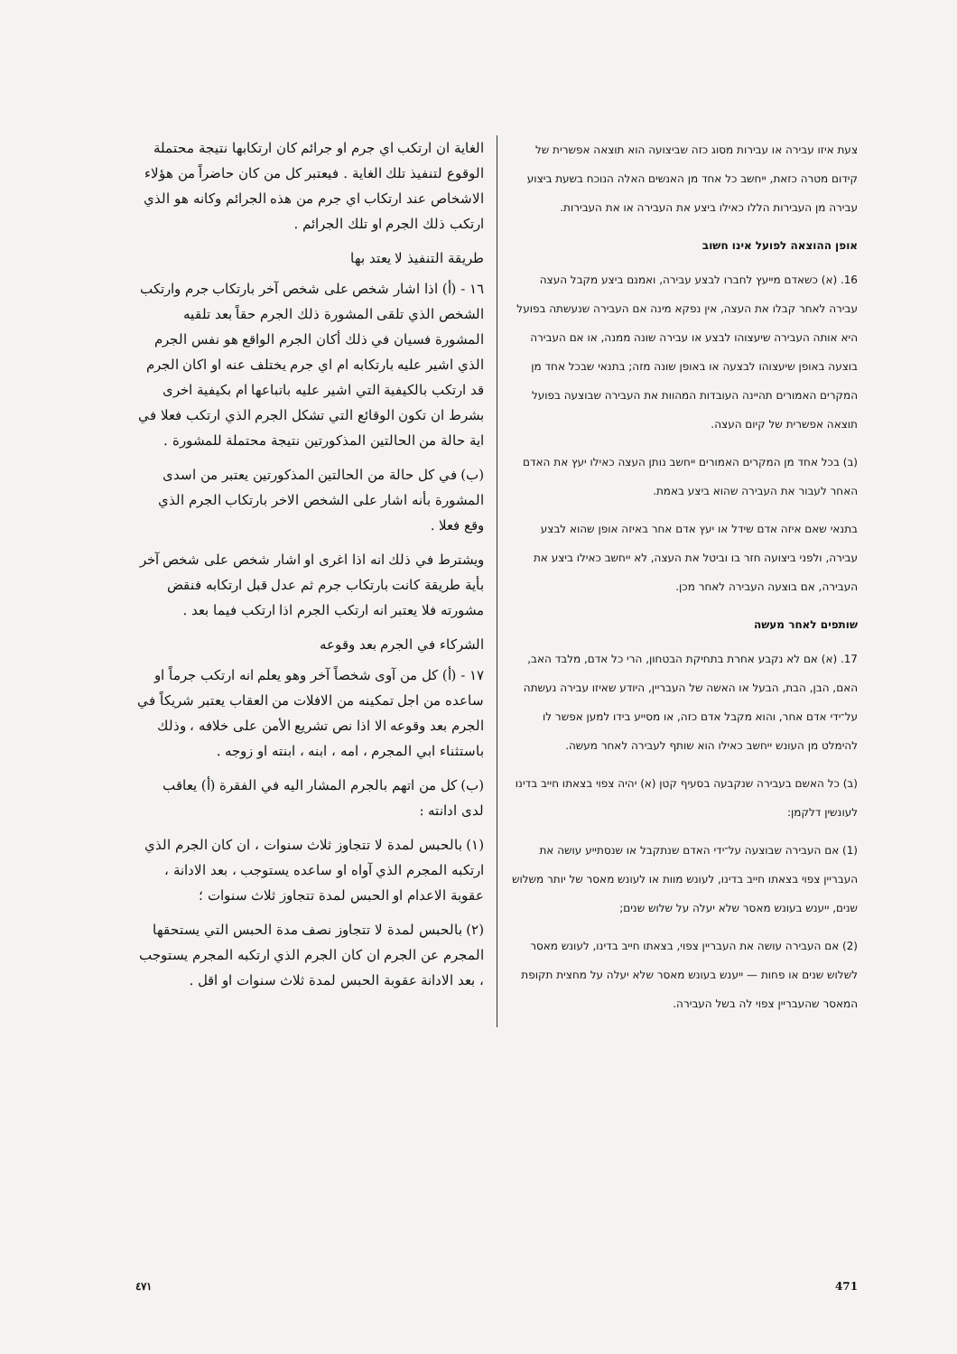צעת איזו עבירה או עבירות מסוג כזה שביצועה הוא תוצאה אפשרית של קידום מטרה כזאת, ייחשב כל אחד מן האנשים האלה הנוכח בשעת ביצוע עבירה מן העבירות הללו כאילו ביצע את העבירה או את העבירות.
אופן ההוצאה לפועל אינו חשוב
16. (א) כשאדם מייעץ לחברו לבצע עבירה, ואמנם ביצע מקבל העצה עבירה לאחר קבלו את העצה, אין נפקא מינה אם העבירה שנעשתה בפועל היא אותה העבירה שיעצוהו לבצע או עבירה שונה ממנה, או אם העבירה בוצעה באופן שיעצוהו לבצעה או באופן שונה מזה; בתנאי שבכל אחד מן המקרים האמורים תהיינה העובדות המהוות את העבירה שבוצעה בפועל תוצאה אפשרית של קיום העצה.
(ב) בכל אחד מן המקרים האמורים ייחשב נותן העצה כאילו יעץ את האדם האחר לעבור את העבירה שהוא ביצע באמת.
בתנאי שאם איזה אדם שידל או יעץ אדם אחר באיזה אופן שהוא לבצע עבירה, ולפני ביצועה חזר בו וביטל את העצה, לא ייחשב כאילו ביצע את העבירה, אם בוצעה העבירה לאחר מכן.
שותפים לאחר מעשה
17. (א) אם לא נקבע אחרת בתחיקת הבטחון, הרי כל אדם, מלבד האב, האם, הבן, הבת, הבעל או האשה של העבריין, היודע שאיזו עבירה נעשתה על־ידי אדם אחר, והוא מקבל אדם כזה, או מסייע בידו למען אפשר לו להימלט מן העונש ייחשב כאילו הוא שותף לעבירה לאחר מעשה.
(ב) כל האשם בעבירה שנקבעה בסעיף קטן (א) יהיה צפוי בצאתו חייב בדינו לעונשין דלקמן:
(1) אם העבירה שבוצעה על־ידי האדם שנתקבל או שנסתייע עושה את העבריין צפוי בצאתו חייב בדינו, לעונש מוות או לעונש מאסר של יותר משלוש שנים, ייענש בעונש מאסר שלא יעלה על שלוש שנים;
(2) אם העבירה עושה את העבריין צפוי, בצאתו חייב בדינו, לעונש מאסר לשלוש שנים או פחות — ייענש בעונש מאסר שלא יעלה על מחצית תקופת המאסר שהעבריין צפוי לה בשל העבירה.
الغاية ان ارتكب اي جرم او جرائم كان ارتكابها نتيجة محتملة الوقوع لتنفيذ تلك الغاية . فيعتبر كل من كان حاضراً من هؤلاء الاشخاص عند ارتكاب اي جرم من هذه الجرائم وكانه هو الذي ارتكب ذلك الجرم او تلك الجرائم .
طريقة التنفيذ لا يعتد بها
١٦ - (أ) اذا اشار شخص على شخص آخر بارتكاب جرم وارتكب الشخص الذي تلقى المشورة ذلك الجرم حقاً بعد تلقيه المشورة فسيان في ذلك أكان الجرم الواقع هو نفس الجرم الذي اشير عليه بارتكابه ام اي جرم يختلف عنه او اكان الجرم قد ارتكب بالكيفية التي اشير عليه باتباعها ام بكيفية اخرى بشرط ان تكون الوقائع التي تشكل الجرم الذي ارتكب فعلا في اية حالة من الحالتين المذكورتين نتيجة محتملة للمشورة .
(ب) في كل حالة من الحالتين المذكورتين يعتبر من اسدى المشورة بأنه اشار على الشخص الاخر بارتكاب الجرم الذي وقع فعلا .
ويشترط في ذلك انه اذا اغرى او اشار شخص على شخص آخر بأية طريقة كانت بارتكاب جرم ثم عدل قبل ارتكابه فنقض مشورته فلا يعتبر انه ارتكب الجرم اذا ارتكب فيما بعد .
الشركاء في الجرم بعد وقوعه
١٧ - (أ) كل من آوى شخصاً آخر وهو يعلم انه ارتكب جرماً او ساعده من اجل تمكينه من الافلات من العقاب يعتبر شريكاً في الجرم بعد وقوعه الا اذا نص تشريع الأمن على خلافه ، وذلك باستثناء ابي المجرم ، امه ، ابنه ، ابنته او زوجه .
(ب) كل من اتهم بالجرم المشار اليه في الفقرة (أ) يعاقب لدى ادانته :
(١) بالحبس لمدة لا تتجاوز ثلاث سنوات ، ان كان الجرم الذي ارتكبه المجرم الذي آواه او ساعده يستوجب ، بعد الادانة ، عقوبة الاعدام او الحبس لمدة تتجاوز ثلاث سنوات ؛
(٢) بالحبس لمدة لا تتجاوز نصف مدة الحبس التي يستحقها المجرم عن الجرم ان كان الجرم الذي ارتكبه المجرم يستوجب ، بعد الادانة عقوبة الحبس لمدة ثلاث سنوات او اقل .
٤٧١ 471